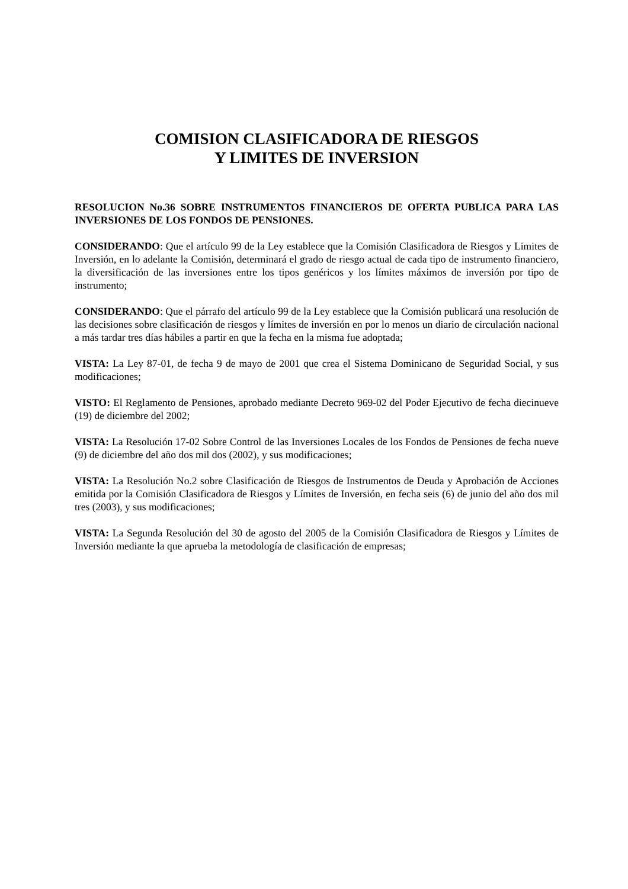COMISION CLASIFICADORA DE RIESGOS
Y LIMITES DE INVERSION
RESOLUCION No.36 SOBRE INSTRUMENTOS FINANCIEROS DE OFERTA PUBLICA PARA LAS INVERSIONES DE LOS FONDOS DE PENSIONES.
CONSIDERANDO: Que el artículo 99 de la Ley establece que la Comisión Clasificadora de Riesgos y Limites de Inversión, en lo adelante la Comisión, determinará el grado de riesgo actual de cada tipo de instrumento financiero, la diversificación de las inversiones entre los tipos genéricos y los límites máximos de inversión por tipo de instrumento;
CONSIDERANDO: Que el párrafo del artículo 99 de la Ley establece que la Comisión publicará una resolución de las decisiones sobre clasificación de riesgos y límites de inversión en por lo menos un diario de circulación nacional a más tardar tres días hábiles a partir en que la fecha en la misma fue adoptada;
VISTA: La Ley 87-01, de fecha 9 de mayo de 2001 que crea el Sistema Dominicano de Seguridad Social, y sus modificaciones;
VISTO: El Reglamento de Pensiones, aprobado mediante Decreto 969-02 del Poder Ejecutivo de fecha diecinueve (19) de diciembre del 2002;
VISTA: La Resolución 17-02 Sobre Control de las Inversiones Locales de los Fondos de Pensiones de fecha nueve (9) de diciembre del año dos mil dos (2002), y sus modificaciones;
VISTA: La Resolución No.2 sobre Clasificación de Riesgos de Instrumentos de Deuda y Aprobación de Acciones emitida por la Comisión Clasificadora de Riesgos y Límites de Inversión, en fecha seis (6) de junio del año dos mil tres (2003), y sus modificaciones;
VISTA: La Segunda Resolución del 30 de agosto del 2005 de la Comisión Clasificadora de Riesgos y Límites de Inversión mediante la que aprueba la metodología de clasificación de empresas;